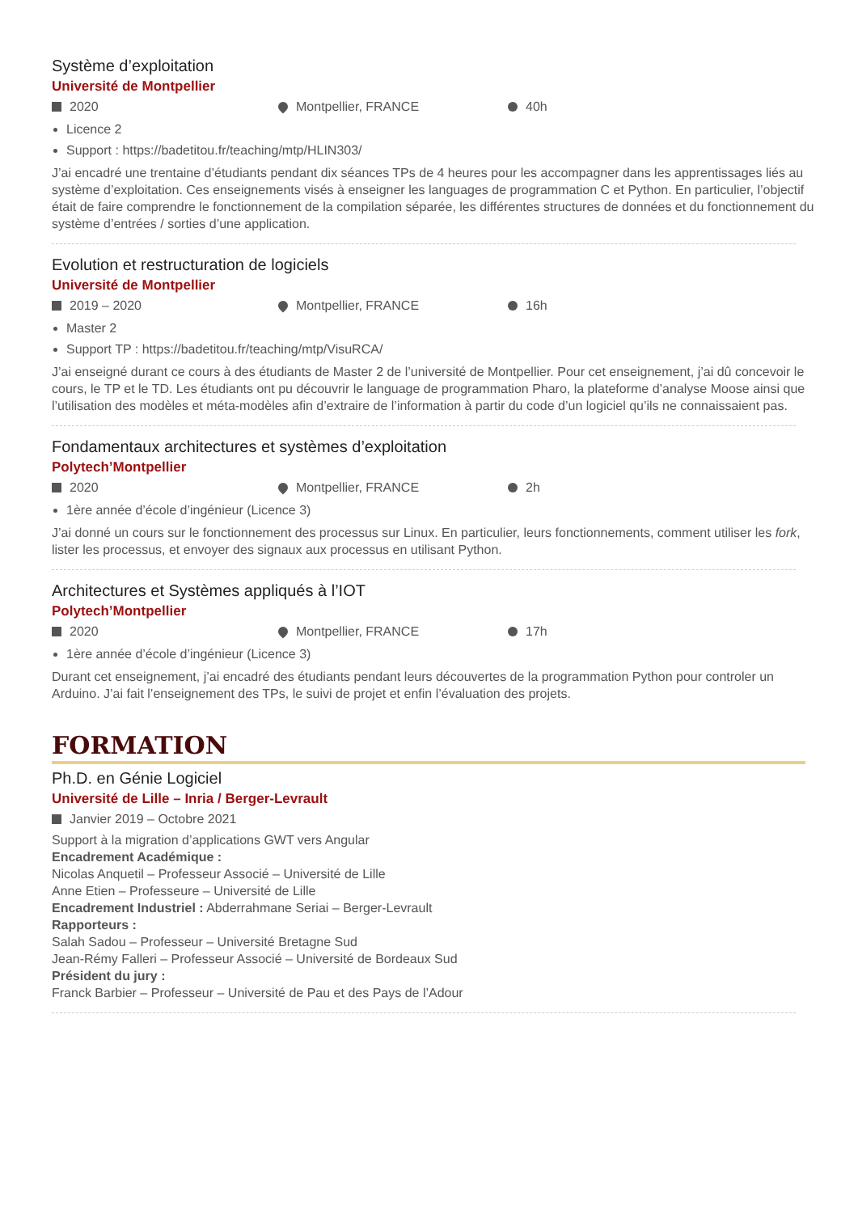Système d’exploitation
Université de Montpellier
2020 Montpellier, FRANCE 40h
Licence 2
Support : https://badetitou.fr/teaching/mtp/HLIN303/
J’ai encadré une trentaine d’étudiants pendant dix séances TPs de 4 heures pour les accompagner dans les apprentissages liés au système d’exploitation. Ces enseignements visés à enseigner les languages de programmation C et Python. En particulier, l’objectif était de faire comprendre le fonctionnement de la compilation séparée, les différentes structures de données et du fonctionnement du système d’entrées / sorties d’une application.
Evolution et restructuration de logiciels
Université de Montpellier
2019 – 2020 Montpellier, FRANCE 16h
Master 2
Support TP : https://badetitou.fr/teaching/mtp/VisuRCA/
J’ai enseigné durant ce cours à des étudiants de Master 2 de l’université de Montpellier. Pour cet enseignement, j’ai dû concevoir le cours, le TP et le TD. Les étudiants ont pu découvrir le language de programmation Pharo, la plateforme d’analyse Moose ainsi que l’utilisation des modèles et méta-modèles afin d’extraire de l’information à partir du code d’un logiciel qu’ils ne connaissaient pas.
Fondamentaux architectures et systèmes d’exploitation
Polytech’Montpellier
2020 Montpellier, FRANCE 2h
1ère année d’école d’ingénieur (Licence 3)
J’ai donné un cours sur le fonctionnement des processus sur Linux. En particulier, leurs fonctionnements, comment utiliser les fork, lister les processus, et envoyer des signaux aux processus en utilisant Python.
Architectures et Systèmes appliqués à l’IOT
Polytech’Montpellier
2020 Montpellier, FRANCE 17h
1ère année d’école d’ingénieur (Licence 3)
Durant cet enseignement, j’ai encadré des étudiants pendant leurs découvertes de la programmation Python pour controler un Arduino. J’ai fait l’enseignement des TPs, le suivi de projet et enfin l’évaluation des projets.
FORMATION
Ph.D. en Génie Logiciel
Université de Lille – Inria / Berger-Levrault
Janvier 2019 – Octobre 2021
Support à la migration d’applications GWT vers Angular
Encadrement Académique :
Nicolas Anquetil – Professeur Associé – Université de Lille
Anne Etien – Professeure – Université de Lille
Encadrement Industriel : Abderrahmane Seriai – Berger-Levrault
Rapporteurs :
Salah Sadou – Professeur – Université Bretagne Sud
Jean-Rémy Falleri – Professeur Associé – Université de Bordeaux Sud
Président du jury :
Franck Barbier – Professeur – Université de Pau et des Pays de l’Adour